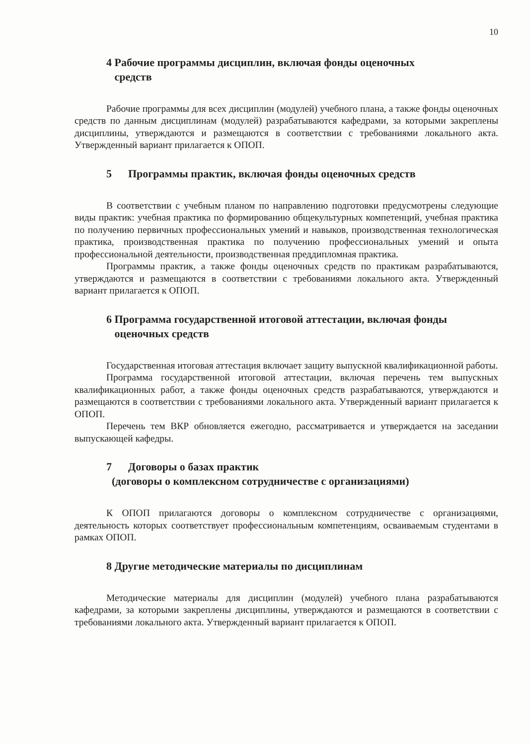10
4 Рабочие программы дисциплин, включая фонды оценочных
средств
Рабочие программы для всех дисциплин (модулей) учебного плана, а также фонды оценочных средств по данным дисциплинам (модулей) разрабатываются кафедрами, за которыми закреплены дисциплины, утверждаются и размещаются в соответствии с требованиями локального акта. Утвержденный вариант прилагается к ОПОП.
5 Программы практик, включая фонды оценочных средств
В соответствии с учебным планом по направлению подготовки предусмотрены следующие виды практик: учебная практика по формированию общекультурных компетенций, учебная практика по получению первичных профессиональных умений и навыков, производственная технологическая практика, производственная практика по получению профессиональных умений и опыта профессиональной деятельности, производственная преддипломная практика.
Программы практик, а также фонды оценочных средств по практикам разрабатываются, утверждаются и размещаются в соответствии с требованиями локального акта. Утвержденный вариант прилагается к ОПОП.
6 Программа государственной итоговой аттестации, включая фонды
оценочных средств
Государственная итоговая аттестация включает защиту выпускной квалификационной работы.
Программа государственной итоговой аттестации, включая перечень тем выпускных квалификационных работ, а также фонды оценочных средств разрабатываются, утверждаются и размещаются в соответствии с требованиями локального акта. Утвержденный вариант прилагается к ОПОП.
Перечень тем ВКР обновляется ежегодно, рассматривается и утверждается на заседании выпускающей кафедры.
7 Договоры о базах практик
(договоры о комплексном сотрудничестве с организациями)
К ОПОП прилагаются договоры о комплексном сотрудничестве с организациями, деятельность которых соответствует профессиональным компетенциям, осваиваемым студентами в рамках ОПОП.
8 Другие методические материалы по дисциплинам
Методические материалы для дисциплин (модулей) учебного плана разрабатываются кафедрами, за которыми закреплены дисциплины, утверждаются и размещаются в соответствии с требованиями локального акта. Утвержденный вариант прилагается к ОПОП.